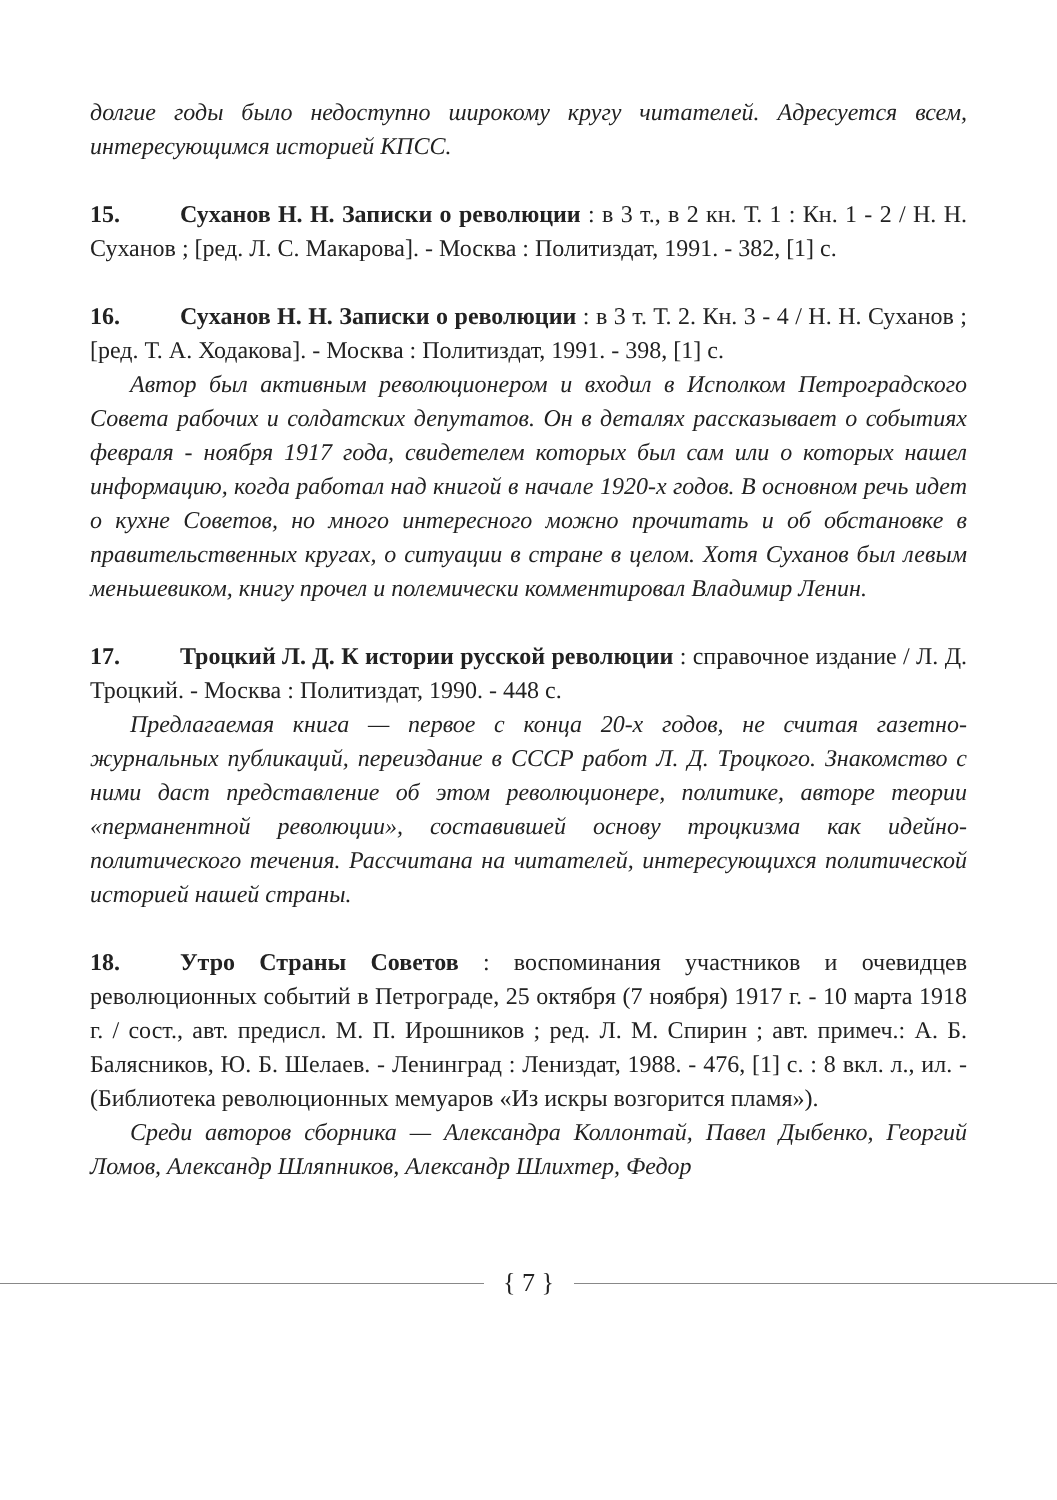долгие годы было недоступно широкому кругу читателей. Адресуется всем, интересующимся историей КПСС.
15. Суханов Н. Н. Записки о революции : в 3 т., в 2 кн. Т. 1 : Кн. 1 - 2 / Н. Н. Суханов ; [ред. Л. С. Макарова]. - Москва : Политиздат, 1991. - 382, [1] с.
16. Суханов Н. Н. Записки о революции : в 3 т. Т. 2. Кн. 3 - 4 / Н. Н. Суханов ; [ред. Т. А. Ходакова]. - Москва : Политиздат, 1991. - 398, [1] с.
Автор был активным революционером и входил в Исполком Петроградского Совета рабочих и солдатских депутатов. Он в деталях рассказывает о событиях февраля - ноября 1917 года, свидетелем которых был сам или о которых нашел информацию, когда работал над книгой в начале 1920-х годов. В основном речь идет о кухне Советов, но много интересного можно прочитать и об обстановке в правительственных кругах, о ситуации в стране в целом. Хотя Суханов был левым меньшевиком, книгу прочел и полемически комментировал Владимир Ленин.
17. Троцкий Л. Д. К истории русской революции : справочное издание / Л. Д. Троцкий. - Москва : Политиздат, 1990. - 448 с.
Предлагаемая книга — первое с конца 20-х годов, не считая газетно-журнальных публикаций, переиздание в СССР работ Л. Д. Троцкого. Знакомство с ними даст представление об этом революционере, политике, авторе теории «перманентной революции», составившей основу троцкизма как идейно-политического течения. Рассчитана на читателей, интересующихся политической историей нашей страны.
18. Утро Страны Советов : воспоминания участников и очевидцев революционных событий в Петрограде, 25 октября (7 ноября) 1917 г. - 10 марта 1918 г. / сост., авт. предисл. М. П. Ирошников ; ред. Л. М. Спирин ; авт. примеч.: А. Б. Балясников, Ю. Б. Шелаев. - Ленинград : Лениздат, 1988. - 476, [1] с. : 8 вкл. л., ил. - (Библиотека революционных мемуаров «Из искры возгорится пламя»).
Среди авторов сборника — Александра Коллонтай, Павел Дыбенко, Георгий Ломов, Александр Шляпников, Александр Шлихтер, Федор
{ 7 }